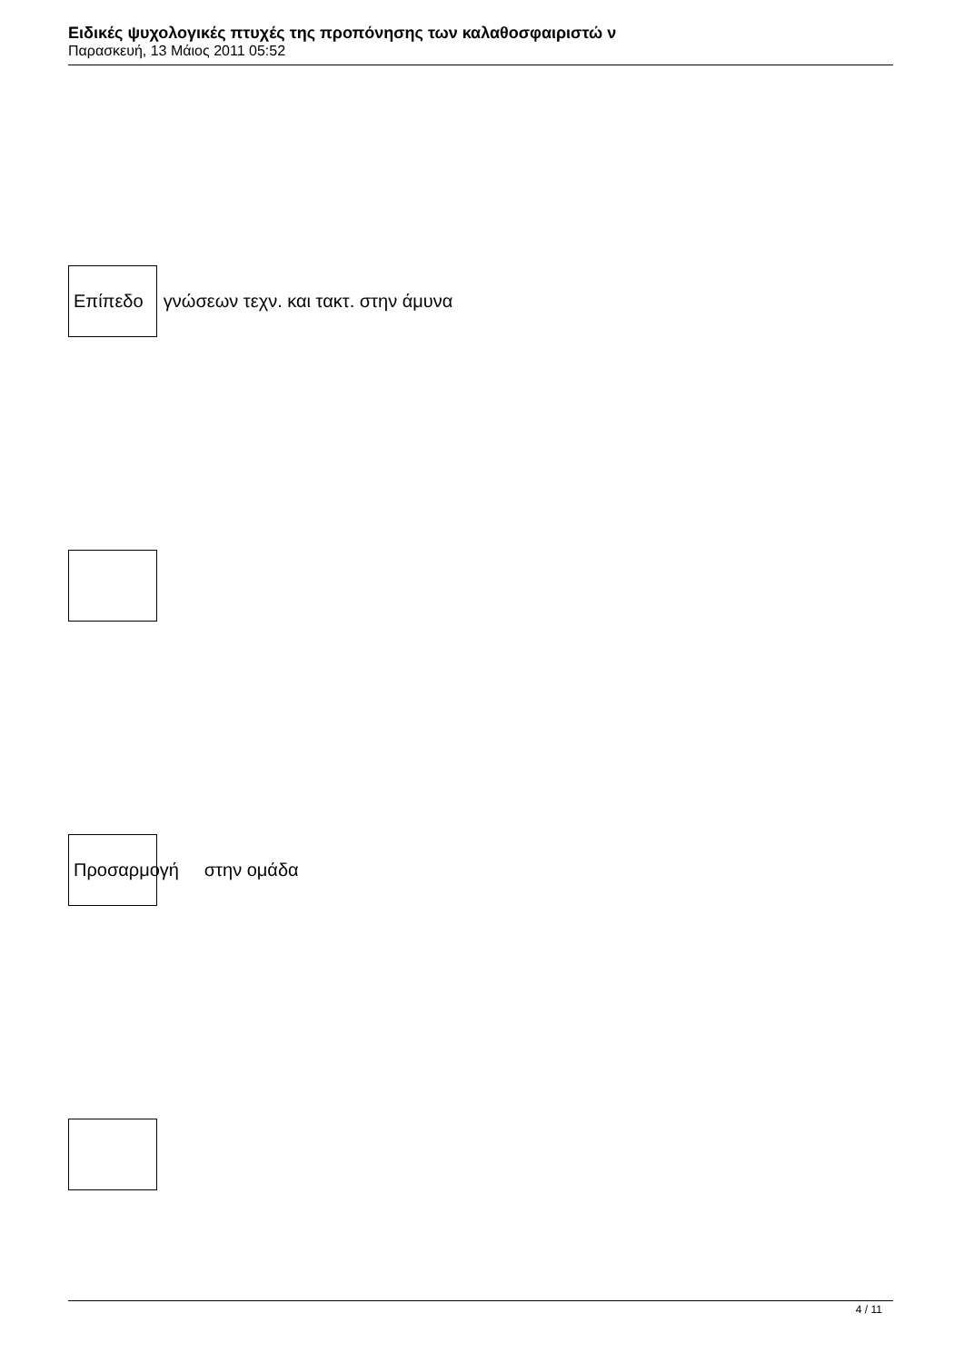Ειδικές ψυχολογικές πτυχές της προπόνησης των καλαθοσφαιριστώ ν
Παρασκευή, 13 Μάιος 2011 05:52
Επίπεδο γνώσεων τεχν. και τακτ. στην άμυνα
Προσαρμογή στην ομάδα
4 / 11